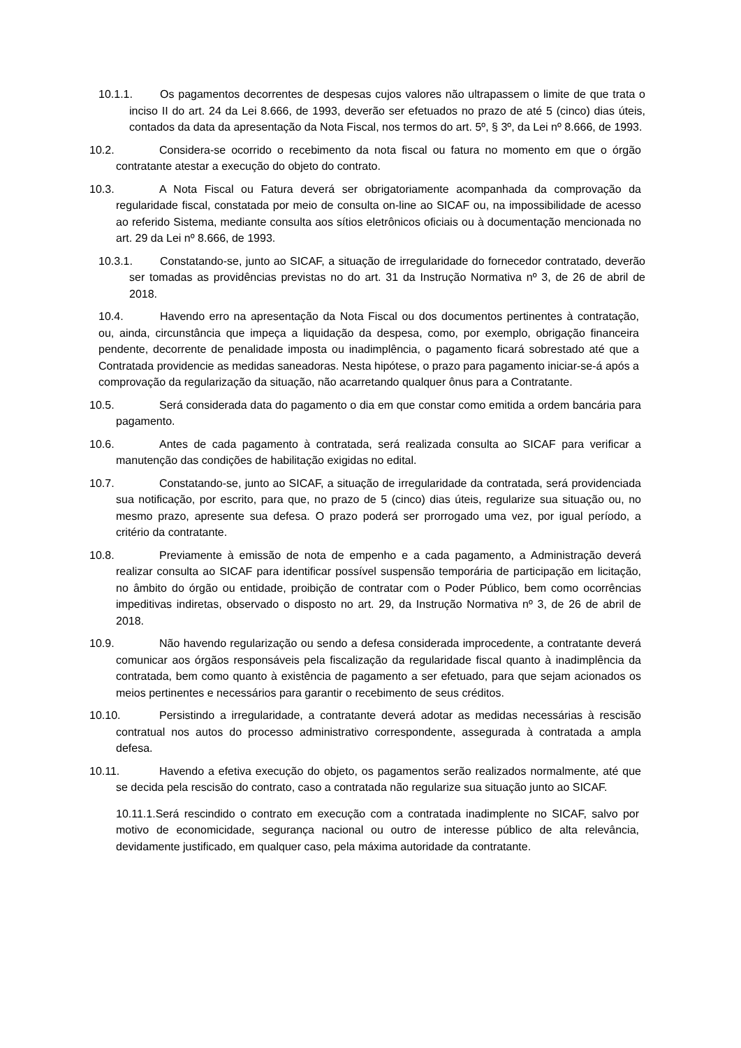10.1.1. Os pagamentos decorrentes de despesas cujos valores não ultrapassem o limite de que trata o inciso II do art. 24 da Lei 8.666, de 1993, deverão ser efetuados no prazo de até 5 (cinco) dias úteis, contados da data da apresentação da Nota Fiscal, nos termos do art. 5º, § 3º, da Lei nº 8.666, de 1993.
10.2. Considera-se ocorrido o recebimento da nota fiscal ou fatura no momento em que o órgão contratante atestar a execução do objeto do contrato.
10.3. A Nota Fiscal ou Fatura deverá ser obrigatoriamente acompanhada da comprovação da regularidade fiscal, constatada por meio de consulta on-line ao SICAF ou, na impossibilidade de acesso ao referido Sistema, mediante consulta aos sítios eletrônicos oficiais ou à documentação mencionada no art. 29 da Lei nº 8.666, de 1993.
10.3.1. Constatando-se, junto ao SICAF, a situação de irregularidade do fornecedor contratado, deverão ser tomadas as providências previstas no do art. 31 da Instrução Normativa nº 3, de 26 de abril de 2018.
10.4. Havendo erro na apresentação da Nota Fiscal ou dos documentos pertinentes à contratação, ou, ainda, circunstância que impeça a liquidação da despesa, como, por exemplo, obrigação financeira pendente, decorrente de penalidade imposta ou inadimplência, o pagamento ficará sobrestado até que a Contratada providencie as medidas saneadoras. Nesta hipótese, o prazo para pagamento iniciar-se-á após a comprovação da regularização da situação, não acarretando qualquer ônus para a Contratante.
10.5. Será considerada data do pagamento o dia em que constar como emitida a ordem bancária para pagamento.
10.6. Antes de cada pagamento à contratada, será realizada consulta ao SICAF para verificar a manutenção das condições de habilitação exigidas no edital.
10.7. Constatando-se, junto ao SICAF, a situação de irregularidade da contratada, será providenciada sua notificação, por escrito, para que, no prazo de 5 (cinco) dias úteis, regularize sua situação ou, no mesmo prazo, apresente sua defesa. O prazo poderá ser prorrogado uma vez, por igual período, a critério da contratante.
10.8. Previamente à emissão de nota de empenho e a cada pagamento, a Administração deverá realizar consulta ao SICAF para identificar possível suspensão temporária de participação em licitação, no âmbito do órgão ou entidade, proibição de contratar com o Poder Público, bem como ocorrências impeditivas indiretas, observado o disposto no art. 29, da Instrução Normativa nº 3, de 26 de abril de 2018.
10.9. Não havendo regularização ou sendo a defesa considerada improcedente, a contratante deverá comunicar aos órgãos responsáveis pela fiscalização da regularidade fiscal quanto à inadimplência da contratada, bem como quanto à existência de pagamento a ser efetuado, para que sejam acionados os meios pertinentes e necessários para garantir o recebimento de seus créditos.
10.10. Persistindo a irregularidade, a contratante deverá adotar as medidas necessárias à rescisão contratual nos autos do processo administrativo correspondente, assegurada à contratada a ampla defesa.
10.11. Havendo a efetiva execução do objeto, os pagamentos serão realizados normalmente, até que se decida pela rescisão do contrato, caso a contratada não regularize sua situação junto ao SICAF.
10.11.1.Será rescindido o contrato em execução com a contratada inadimplente no SICAF, salvo por motivo de economicidade, segurança nacional ou outro de interesse público de alta relevância, devidamente justificado, em qualquer caso, pela máxima autoridade da contratante.